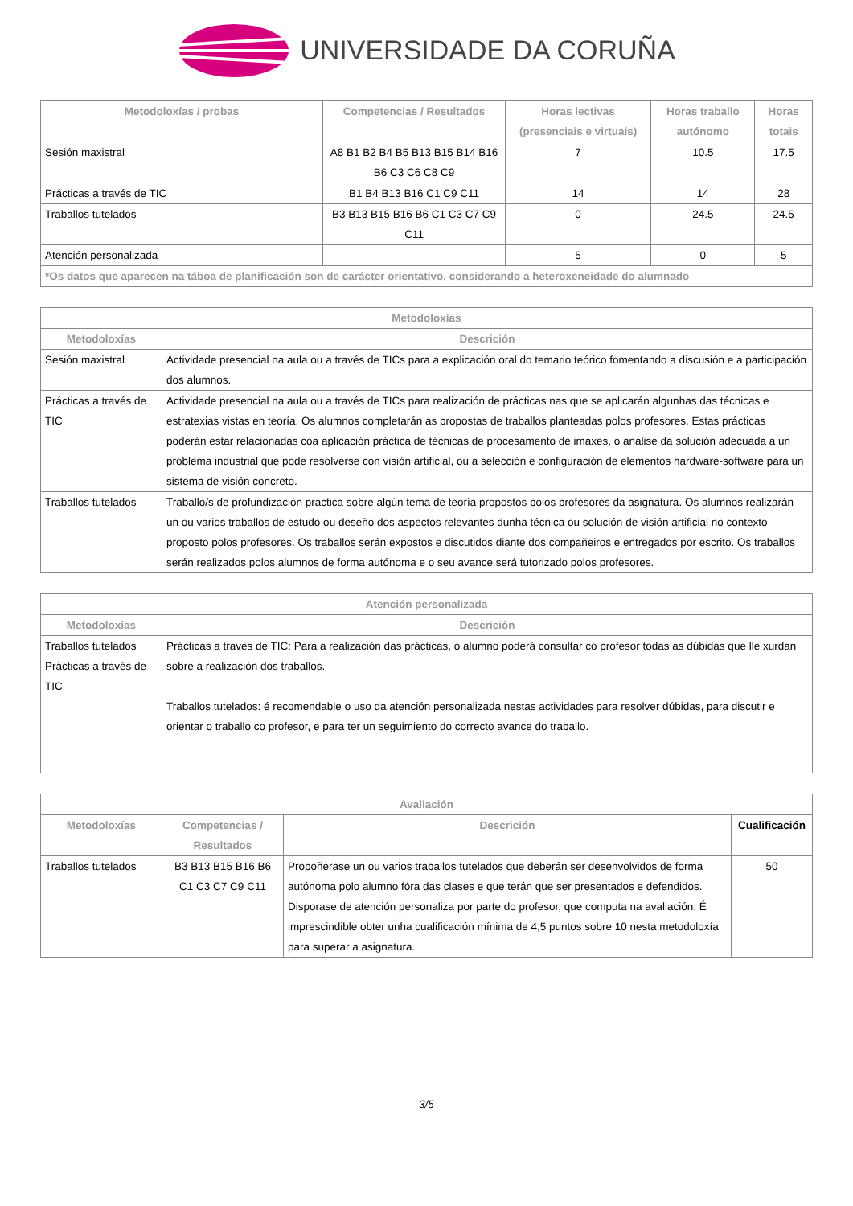UNIVERSIDADE DA CORUÑA
| Metodoloxías / probas | Competencias / Resultados | Horas lectivas (presenciais e virtuais) | Horas traballo autónomo | Horas totais |
| --- | --- | --- | --- | --- |
| Sesión maxistral | A8 B1 B2 B4 B5 B13 B15 B14 B16 B6 C3 C6 C8 C9 | 7 | 10.5 | 17.5 |
| Prácticas a través de TIC | B1 B4 B13 B16 C1 C9 C11 | 14 | 14 | 28 |
| Traballos tutelados | B3 B13 B15 B16 B6 C1 C3 C7 C9 C11 | 0 | 24.5 | 24.5 |
| Atención personalizada | | 5 | 0 | 5 |
| *Os datos que aparecen na táboa de planificación son de carácter orientativo, considerando a heteroxeneidade do alumnado | | | | |
| Metodoloxías | |
| --- | --- |
| Metodoloxías | Descrición |
| Sesión maxistral | Actividade presencial na aula ou a través de TICs para a explicación oral do temario teórico fomentando a discusión e a participación dos alumnos. |
| Prácticas a través de TIC | Actividade presencial na aula ou a través de TICs para realización de prácticas nas que se aplicarán algunhas das técnicas e estratexias vistas en teoría. Os alumnos completarán as propostas de traballos planteadas polos profesores. Estas prácticas poderán estar relacionadas coa aplicación práctica de técnicas de procesamento de imaxes, o análise da solución adecuada a un problema industrial que pode resolverse con visión artificial, ou a selección e configuración de elementos hardware-software para un sistema de visión concreto. |
| Traballos tutelados | Traballo/s de profundización práctica sobre algún tema de teoría propostos polos profesores da asignatura. Os alumnos realizarán un ou varios traballos de estudo ou deseño dos aspectos relevantes dunha técnica ou solución de visión artificial no contexto proposto polos profesores. Os traballos serán expostos e discutidos diante dos compañeiros e entregados por escrito. Os traballos serán realizados polos alumnos de forma autónoma e o seu avance será tutorizado polos profesores. |
| Atención personalizada | |
| --- | --- |
| Metodoloxías | Descrición |
| Traballos tutelados Prácticas a través de TIC | Prácticas a través de TIC: Para a realización das prácticas, o alumno poderá consultar co profesor todas as dúbidas que lle xurdan sobre a realización dos traballos. Traballos tutelados: é recomendable o uso da atención personalizada nestas actividades para resolver dúbidas, para discutir e orientar o traballo co profesor, e para ter un seguimiento do correcto avance do traballo. |
| Avaliación | | | |
| --- | --- | --- | --- |
| Metodoloxías | Competencias / Resultados | Descrición | Cualificación |
| Traballos tutelados | B3 B13 B15 B16 B6 C1 C3 C7 C9 C11 | Propoñerase un ou varios traballos tutelados que deberán ser desenvolvidos de forma autónoma polo alumno fóra das clases e que terán que ser presentados e defendidos. Disporase de atención personaliza por parte do profesor, que computa na avaliación. É imprescindible obter unha cualificación mínima de 4,5 puntos sobre 10 nesta metodoloxía para superar a asignatura. | 50 |
3/5